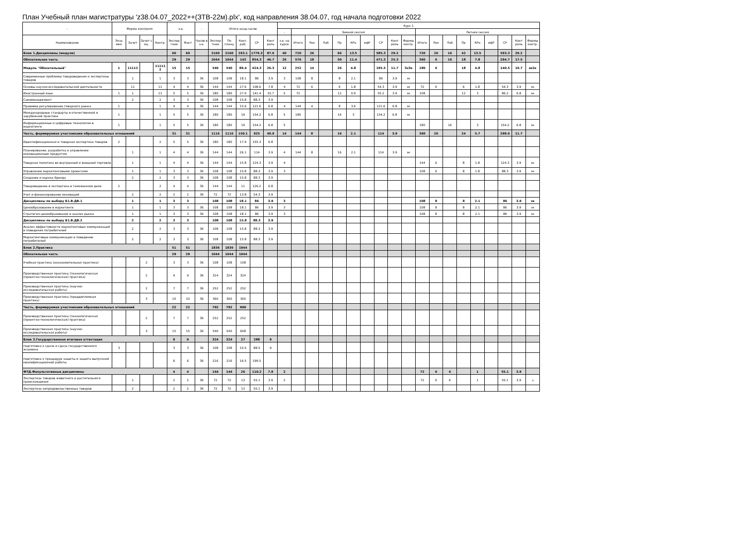План Учебный план магистратуры 'z38.04.07_2022++(ЗТВ-22м).plx', код направления 38.04.07, год начала подготовки 2022
| - | Форма контроля | | | | з.е. | | - | Итого акад.часов | | | | | Курс 1 | | | | | | | | | | | | | | | | | | |
| --- | --- | --- | --- | --- | --- | --- | --- | --- | --- | --- | --- | --- | --- | --- | --- | --- | --- | --- | --- | --- | --- | --- | --- | --- | --- | --- | --- | --- | --- | --- | --- |
| | | | | | | | | | | | | | - | Зимняя сессия | | | | | | | | | Летняя сессия | | | | | | | | |
| Наименование | Экза мен | Зачет | Зачет с оц. | Контр. | Экспер тное | Факт | Часов в з.е. | Экспер тное | По плану | Конт. раб. | СР | Конт роль | з.е. на курсе | Итого | Лек | Лаб | Пр | КРо | ифР | СР | Конт роль | Формы контр. | Итого | Лек | Лаб | Пр | КРо | ифР | СР | Конт роль | Формы контр. |
| Блок 1.Дисциплины (модули) | | | | | 60 | 60 | | 2160 | 2160 | 293.1 | 1779.3 | 87.6 | 40 | 720 | 26 | | 66 | 13.5 | | 585.3 | 29.2 | | 720 | 26 | 16 | 42 | 13.5 | | 593.3 | 29.2 | |
| Обязательная часть | | | | | 29 | 29 | | 1044 | 1044 | 143 | 854.3 | 46.7 | 26 | 576 | 18 | | 50 | 11.4 | | 471.3 | 25.3 | | 360 | 6 | 16 | 18 | 7.8 | | 294.7 | 17.5 | |
| Модуль "Обязательный" | 1 | 11112 | | 11111 2 | 15 | 15 | | 540 | 540 | 89.4 | 424.3 | 26.3 | 12 | 252 | 14 | | 26 | 4.8 | | 195.5 | 11.7 | ЗзЗк | 180 | 6 | | 18 | 4.8 | | 140.5 | 10.7 | ээ2к |
| Современные проблемы товароведения и экспертизы товаров | | 1 | | 1 | 3 | 3 | 36 | 108 | 108 | 18.1 | 86 | 3.9 | 3 | 108 | 8 | | 8 | 2.1 | | 86 | 3.9 | эк | | | | | | | | | |
| Основы научно-исследовательской деятельности | | 11 | | 11 | 4 | 4 | 36 | 144 | 144 | 27.6 | 108.6 | 7.8 | 4 | 72 | 6 | | 6 | 1.8 | | 54.3 | 3.9 | эк | 72 | 6 | | 6 | 1.8 | | 54.3 | 3.9 | эк |
| Иностранный язык | 1 | 1 | | 11 | 5 | 5 | 36 | 180 | 180 | 27.9 | 141.4 | 10.7 | 5 | 72 | | | 12 | 0.9 | | 55.2 | 3.9 | эк | 108 | | | 12 | 3 | | 86.2 | 6.8 | эк |
| Самоменеджмент | | 2 | | 2 | 3 | 3 | 36 | 108 | 108 | 15.8 | 88.3 | 3.9 | | | | | | | | | | | | | | | | | | | |
| Правовое регулирование товарного рынка | 1 | | | 1 | 4 | 4 | 36 | 144 | 144 | 15.6 | 121.6 | 6.8 | 4 | 144 | 4 | | 8 | 3.6 | | 121.6 | 6.8 | эк | | | | | | | | | |
| Международные стандарты в отечественной и зарубежной практике | 1 | | | 1 | 5 | 5 | 36 | 180 | 180 | 19 | 154.2 | 6.8 | 5 | 180 | | | 16 | 3 | | 154.2 | 6.8 | эк | | | | | | | | | |
| Информационные и цифровые технологии в маркетинге | 1 | | | 1 | 5 | 5 | 36 | 180 | 180 | 19 | 154.2 | 6.8 | 5 | | | | | | | | | | 180 | | 16 | | 3 | | 154.2 | 6.8 | эк |
| Часть, формируемая участниками образовательных отношений | | | | | 31 | 31 | | 1116 | 1116 | 150.1 | 925 | 40.9 | 14 | 144 | 8 | | 16 | 2.1 | | 114 | 3.9 | | 360 | 20 | | 24 | 5.7 | | 298.6 | 11.7 | |
| Идентификационная и товарная экспертиза товаров | 2 | | | 2 | 5 | 5 | 36 | 180 | 180 | 17.9 | 155.3 | 6.8 | | | | | | | | | | | | | | | | | | | |
| Планирование, разработка и управление инновационным продуктом | | 1 | | 1 | 4 | 4 | 36 | 144 | 144 | 26.1 | 114 | 3.9 | 4 | 144 | 8 | | 16 | 2.1 | | 114 | 3.9 | эк | | | | | | | | | |
| Товарная политика во внутренней и внешней торговле | | 1 | | 1 | 4 | 4 | 36 | 144 | 144 | 15.8 | 124.3 | 3.9 | 4 | | | | | | | | | | 144 | 6 | | 8 | 1.8 | | 124.3 | 3.9 | эк |
| Управление маркетинговыми проектами | | 1 | | 1 | 3 | 3 | 36 | 108 | 108 | 15.8 | 88.3 | 3.9 | 3 | | | | | | | | | | 108 | 6 | | 8 | 1.8 | | 88.3 | 3.9 | эк |
| Создание и оценка бренда | | 2 | | 2 | 3 | 3 | 36 | 108 | 108 | 15.8 | 88.3 | 3.9 | | | | | | | | | | | | | | | | | | | |
| Товароведение и экспертиза в таможенном деле | 2 | | | 2 | 4 | 4 | 36 | 144 | 144 | 11 | 126.2 | 6.8 | | | | | | | | | | | | | | | | | | | |
| Учет и финансирование инноваций | | 2 | | 2 | 2 | 2 | 36 | 72 | 72 | 13.8 | 54.3 | 3.9 | | | | | | | | | | | | | | | | | | | |
| Дисциплины по выбору Б1.В.ДВ.1 | | 1 | | 1 | 3 | 3 | | 108 | 108 | 18.1 | 86 | 3.9 | 3 | | | | | | | | | | 108 | 8 | | 8 | 2.1 | | 86 | 3.9 | зк |
| Ценообразование в маркетинге | | 1 | | 1 | 3 | 3 | 36 | 108 | 108 | 18.1 | 86 | 3.9 | 3 | | | | | | | | | | 108 | 8 | | 8 | 2.1 | | 86 | 3.9 | зк |
| Стратегия ценообразования и анализ рынка | | 1 | | 1 | 3 | 3 | 36 | 108 | 108 | 18.1 | 86 | 3.9 | 3 | | | | | | | | | | 108 | 8 | | 8 | 2.1 | | 86 | 3.9 | зк |
| Дисциплины по выбору Б1.В.ДВ.2 | | 2 | | 2 | 3 | 3 | | 108 | 108 | 15.8 | 88.3 | 3.9 | | | | | | | | | | | | | | | | | | | |
| Анализ эффективности маркетинговых коммуникаций и поведения потребителей | | 2 | | 2 | 3 | 3 | 36 | 108 | 108 | 15.8 | 88.3 | 3.9 | | | | | | | | | | | | | | | | | | | |
| Маркетинговые коммуникации и поведение потребителей | | 2 | | 2 | 3 | 3 | 36 | 108 | 108 | 15.8 | 88.3 | 3.9 | | | | | | | | | | | | | | | | | | | |
| Блок 2.Практика | | | | | 51 | 51 | | 1836 | 1836 | 1944 | | | | | | | | | | | | | | | | | | | | | |
| Обязательная часть | | | | | 29 | 29 | | 1044 | 1044 | 1044 | | | | | | | | | | | | | | | | | | | | | |
| Учебная практика (ознакомительная практика) | | | 2 | | 3 | 3 | 36 | 108 | 108 | 108 | | | | | | | | | | | | | | | | | | | | | |
| Производственная практика (технологическая (проектно-технологическая) практика) | | | 2 | | 9 | 9 | 36 | 324 | 324 | 324 | | | | | | | | | | | | | | | | | | | | | |
| Производственная практика (научно-исследовательская работа) | | | 2 | | 7 | 7 | 36 | 252 | 252 | 252 | | | | | | | | | | | | | | | | | | | | | |
| Производственная практика (преддипломная практика) | | | 3 | | 10 | 10 | 36 | 360 | 360 | 360 | | | | | | | | | | | | | | | | | | | | | |
| Часть, формируемая участниками образовательных отношений | | | | | 22 | 22 | | 792 | 792 | 900 | | | | | | | | | | | | | | | | | | | | | |
| Производственная практика (технологическая (проектно-технологическая) практика) | | | 2 | | 7 | 7 | 36 | 252 | 252 | 252 | | | | | | | | | | | | | | | | | | | | | |
| Производственная практика (научно-исследовательская работа) | | | 3 | | 15 | 15 | 36 | 540 | 540 | 648 | | | | | | | | | | | | | | | | | | | | | |
| Блок 3.Государственная итоговая аттестация | | | | | 9 | 9 | | 324 | 324 | 27 | 288 | 9 | | | | | | | | | | | | | | | | | | | |
| подготовка к сдаче и сдача государственного экзамена | 3 | | | | 3 | 3 | 36 | 108 | 108 | 10.5 | 88.5 | 9 | | | | | | | | | | | | | | | | | | | |
| подготовка к процедуре защиты и защита выпускной квалификационной работы | | | | | 6 | 6 | 36 | 216 | 216 | 16.5 | 199.5 | | | | | | | | | | | | | | | | | | | | |
| ФТД.Факультативные дисциплины | | | | | 4 | 4 | | 144 | 144 | 26 | 110.2 | 7.8 | 2 | | | | | | | | | | 72 | 6 | 6 | | 1 | | 55.1 | 3.9 | |
| Экспертиза товаров животного и растительного происхождения | | 1 | | | 2 | 2 | 36 | 72 | 72 | 13 | 55.1 | 3.9 | 2 | | | | | | | | | | 72 | 6 | 6 | | 1 | | 55.1 | 3.9 | з |
| Экспертиза непродовольственных товаров | | 2 | | | 2 | 2 | 36 | 72 | 72 | 13 | 55.1 | 3.9 | | | | | | | | | | | | | | | | | | | |